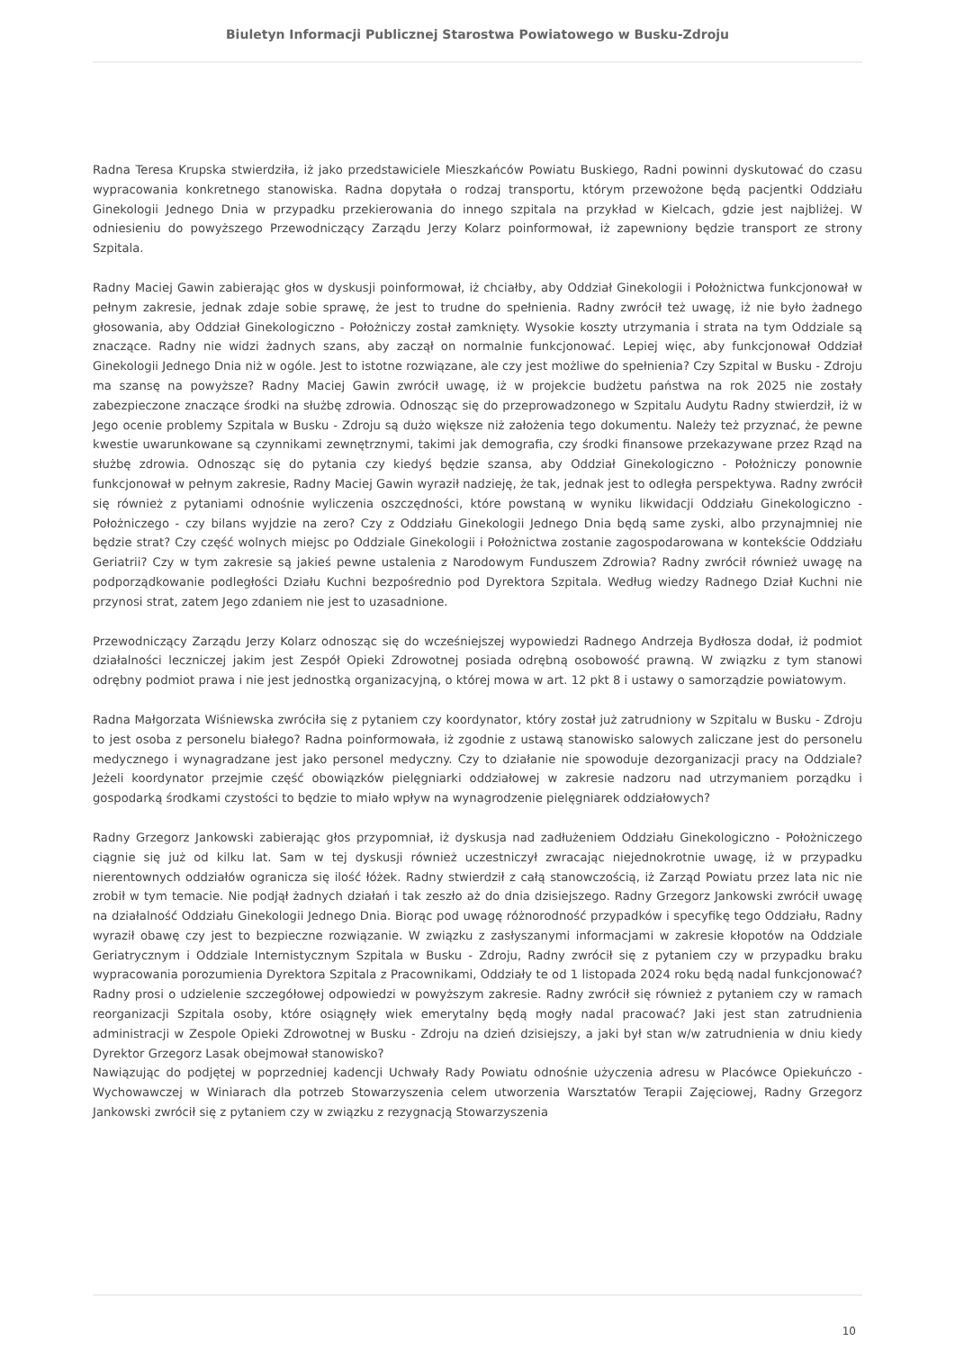Biuletyn Informacji Publicznej Starostwa Powiatowego w Busku-Zdroju
Radna Teresa Krupska stwierdziła, iż jako przedstawiciele Mieszkańców Powiatu Buskiego, Radni powinni dyskutować do czasu wypracowania konkretnego stanowiska. Radna dopytała o rodzaj transportu, którym przewożone będą pacjentki Oddziału Ginekologii Jednego Dnia w przypadku przekierowania do innego szpitala na przykład w Kielcach, gdzie jest najbliżej. W odniesieniu do powyższego Przewodniczący Zarządu Jerzy Kolarz poinformował, iż zapewniony będzie transport ze strony Szpitala.
Radny Maciej Gawin zabierając głos w dyskusji poinformował, iż chciałby, aby Oddział Ginekologii i Położnictwa funkcjonował w pełnym zakresie, jednak zdaje sobie sprawę, że jest to trudne do spełnienia. Radny zwrócił też uwagę, iż nie było żadnego głosowania, aby Oddział Ginekologiczno - Położniczy został zamknięty. Wysokie koszty utrzymania i strata na tym Oddziale są znaczące. Radny nie widzi żadnych szans, aby zaczął on normalnie funkcjonować. Lepiej więc, aby funkcjonował Oddział Ginekologii Jednego Dnia niż w ogóle. Jest to istotne rozwiązane, ale czy jest możliwe do spełnienia? Czy Szpital w Busku - Zdroju ma szansę na powyższe? Radny Maciej Gawin zwrócił uwagę, iż w projekcie budżetu państwa na rok 2025 nie zostały zabezpieczone znaczące środki na służbę zdrowia. Odnosząc się do przeprowadzonego w Szpitalu Audytu Radny stwierdził, iż w Jego ocenie problemy Szpitala w Busku - Zdroju są dużo większe niż założenia tego dokumentu. Należy też przyznać, że pewne kwestie uwarunkowane są czynnikami zewnętrznymi, takimi jak demografia, czy środki finansowe przekazywane przez Rząd na służbę zdrowia. Odnosząc się do pytania czy kiedyś będzie szansa, aby Oddział Ginekologiczno - Położniczy ponownie funkcjonował w pełnym zakresie, Radny Maciej Gawin wyraził nadzieję, że tak, jednak jest to odległa perspektywa. Radny zwrócił się również z pytaniami odnośnie wyliczenia oszczędności, które powstaną w wyniku likwidacji Oddziału Ginekologiczno - Położniczego - czy bilans wyjdzie na zero? Czy z Oddziału Ginekologii Jednego Dnia będą same zyski, albo przynajmniej nie będzie strat? Czy część wolnych miejsc po Oddziale Ginekologii i Położnictwa zostanie zagospodarowana w kontekście Oddziału Geriatrii? Czy w tym zakresie są jakieś pewne ustalenia z Narodowym Funduszem Zdrowia? Radny zwrócił również uwagę na podporządkowanie podległości Działu Kuchni bezpośrednio pod Dyrektora Szpitala. Według wiedzy Radnego Dział Kuchni nie przynosi strat, zatem Jego zdaniem nie jest to uzasadnione.
Przewodniczący Zarządu Jerzy Kolarz odnosząc się do wcześniejszej wypowiedzi Radnego Andrzeja Bydłosza dodał, iż podmiot działalności leczniczej jakim jest Zespół Opieki Zdrowotnej posiada odrębną osobowość prawną. W związku z tym stanowi odrębny podmiot prawa i nie jest jednostką organizacyjną, o której mowa w art. 12 pkt 8 i ustawy o samorządzie powiatowym.
Radna Małgorzata Wiśniewska zwróciła się z pytaniem czy koordynator, który został już zatrudniony w Szpitalu w Busku - Zdroju to jest osoba z personelu białego? Radna poinformowała, iż zgodnie z ustawą stanowisko salowych zaliczane jest do personelu medycznego i wynagradzane jest jako personel medyczny. Czy to działanie nie spowoduje dezorganizacji pracy na Oddziale? Jeżeli koordynator przejmie część obowiązków pielęgniarki oddziałowej w zakresie nadzoru nad utrzymaniem porządku i gospodarką środkami czystości to będzie to miało wpływ na wynagrodzenie pielęgniarek oddziałowych?
Radny Grzegorz Jankowski zabierając głos przypomniał, iż dyskusja nad zadłużeniem Oddziału Ginekologiczno - Położniczego ciągnie się już od kilku lat. Sam w tej dyskusji również uczestniczył zwracając niejednokrotnie uwagę, iż w przypadku nierentownych oddziałów ogranicza się ilość łóżek. Radny stwierdził z całą stanowczością, iż Zarząd Powiatu przez lata nic nie zrobił w tym temacie. Nie podjął żadnych działań i tak zeszło aż do dnia dzisiejszego. Radny Grzegorz Jankowski zwrócił uwagę na działalność Oddziału Ginekologii Jednego Dnia. Biorąc pod uwagę różnorodność przypadków i specyfikę tego Oddziału, Radny wyraził obawę czy jest to bezpieczne rozwiązanie. W związku z zasłyszanymi informacjami w zakresie kłopotów na Oddziale Geriatrycznym i Oddziale Internistycznym Szpitala w Busku - Zdroju, Radny zwrócił się z pytaniem czy w przypadku braku wypracowania porozumienia Dyrektora Szpitala z Pracownikami, Oddziały te od 1 listopada 2024 roku będą nadal funkcjonować? Radny prosi o udzielenie szczegółowej odpowiedzi w powyższym zakresie. Radny zwrócił się również z pytaniem czy w ramach reorganizacji Szpitala osoby, które osiągnęły wiek emerytalny będą mogły nadal pracować? Jaki jest stan zatrudnienia administracji w Zespole Opieki Zdrowotnej w Busku - Zdroju na dzień dzisiejszy, a jaki był stan w/w zatrudnienia w dniu kiedy Dyrektor Grzegorz Lasak obejmował stanowisko?
Nawiązując do podjętej w poprzedniej kadencji Uchwały Rady Powiatu odnośnie użyczenia adresu w Placówce Opiekuńczo - Wychowawczej w Winiarach dla potrzeb Stowarzyszenia celem utworzenia Warsztatów Terapii Zajęciowej, Radny Grzegorz Jankowski zwrócił się z pytaniem czy w związku z rezygnacją Stowarzyszenia
10